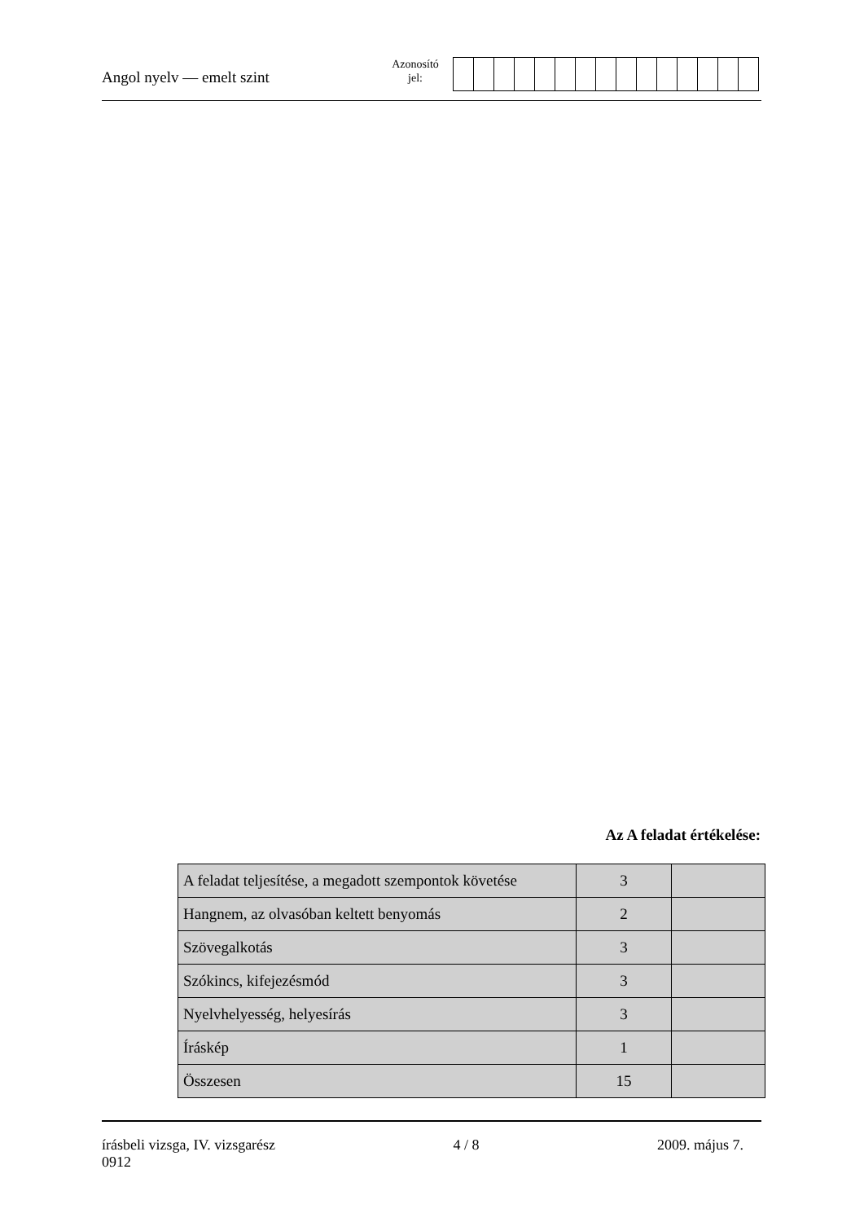Angol nyelv — emelt szint
Azonosító
jel:
Az A feladat értékelése:
| A feladat teljesítése, a megadott szempontok követése | 3 | |
| Hangnem, az olvasóban keltett benyomás | 2 | |
| Szövegalkotás | 3 | |
| Szókincs, kifejezésmód | 3 | |
| Nyelvhelyesség, helyesírás | 3 | |
| Íráskép | 1 | |
| Összesen | 15 | |
írásbeli vizsga, IV. vizsgarész 4 / 8 2009. május 7.
0912